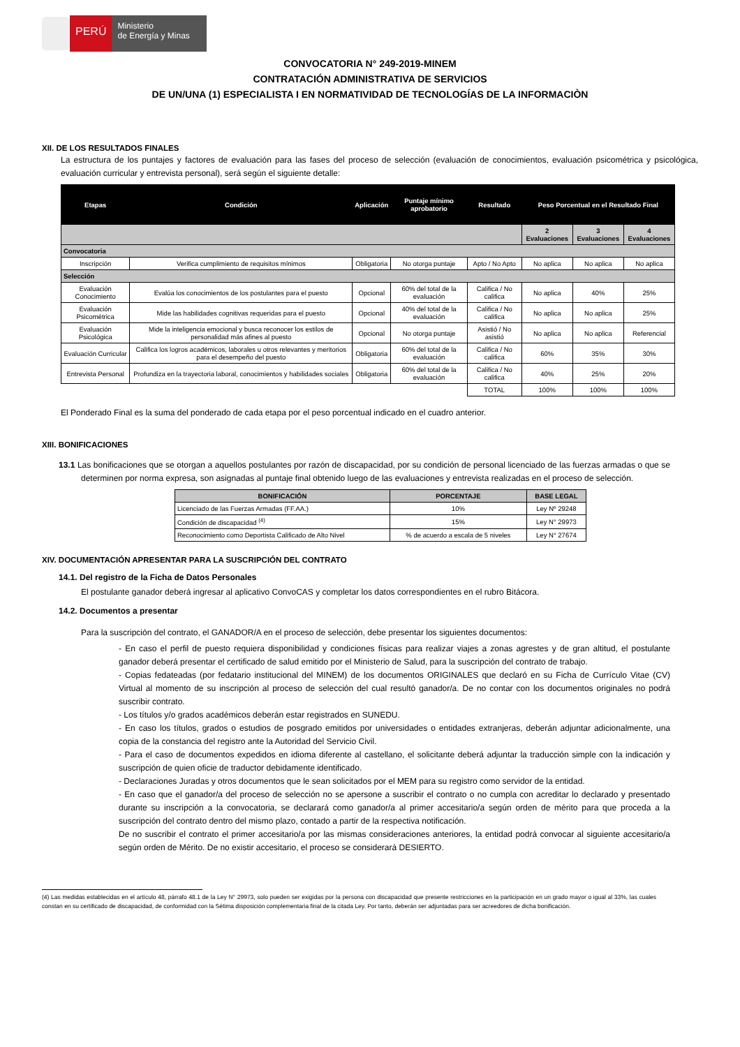PERÚ
Ministerio
de Energía y Minas
CONVOCATORIA N° 249-2019-MINEM
CONTRATACIÓN ADMINISTRATIVA DE SERVICIOS
DE UN/UNA (1) ESPECIALISTA I EN NORMATIVIDAD DE TECNOLOGÍAS DE LA INFORMACIÒN
XII. DE LOS RESULTADOS FINALES
La estructura de los puntajes y factores de evaluación para las fases del proceso de selección (evaluación de conocimientos, evaluación psicométrica y psicológica, evaluación curricular y entrevista personal), será según el siguiente detalle:
| Etapas | Condición | Aplicación | Puntaje mínimo aprobatorio | Resultado | Peso Porcentual en el Resultado Final | | |
| --- | --- | --- | --- | --- | --- | --- | --- |
| | | | | | 2 Evaluaciones | 3 Evaluaciones | 4 Evaluaciones |
| Convocatoria | | | | | | | |
| Inscripción | Verifica cumplimiento de requisitos mínimos | Obligatoria | No otorga puntaje | Apto / No Apto | No aplica | No aplica | No aplica |
| Selección | | | | | | | |
| Evaluación Conocimiento | Evalúa los conocimientos de los postulantes para el puesto | Opcional | 60% del total de la evaluación | Califica / No califica | No aplica | 40% | 25% |
| Evaluación Psicométrica | Mide las habilidades cognitivas requeridas para el puesto | Opcional | 40% del total de la evaluación | Califica / No califica | No aplica | No aplica | 25% |
| Evaluación Psicológica | Mide la inteligencia emocional y busca reconocer los estilos de personalidad más afines al puesto | Opcional | No otorga puntaje | Asistió / No asistió | No aplica | No aplica | Referencial |
| Evaluación Curricular | Califica los logros académicos, laborales u otros relevantes y meritorios para el desempeño del puesto | Obligatoria | 60% del total de la evaluación | Califica / No califica | 60% | 35% | 30% |
| Entrevista Personal | Profundiza en la trayectoria laboral, conocimientos y habilidades sociales | Obligatoria | 60% del total de la evaluación | Califica / No califica | 40% | 25% | 20% |
| | | | | TOTAL | 100% | 100% | 100% |
El Ponderado Final es la suma del ponderado de cada etapa por el peso porcentual indicado en el cuadro anterior.
XIII. BONIFICACIONES
13.1 Las bonificaciones que se otorgan a aquellos postulantes por razón de discapacidad, por su condición de personal licenciado de las fuerzas armadas o que se determinen por norma expresa, son asignadas al puntaje final obtenido luego de las evaluaciones y entrevista realizadas en el proceso de selección.
| BONIFICACIÓN | PORCENTAJE | BASE LEGAL |
| --- | --- | --- |
| Licenciado de las Fuerzas Armadas (FF.AA.) | 10% | Ley Nº 29248 |
| Condición de discapacidad <sup>(4)</sup> | 15% | Ley N° 29973 |
| Reconocimiento como Deportista Calificado de Alto Nivel | % de acuerdo a escala de 5 niveles | Ley N° 27674 |
XIV. DOCUMENTACIÓN APRESENTAR PARA LA SUSCRIPCIÓN DEL CONTRATO
14.1. Del registro de la Ficha de Datos Personales
El postulante ganador deberá ingresar al aplicativo ConvoCAS y completar los datos correspondientes en el rubro Bitácora.
14.2. Documentos a presentar
Para la suscripción del contrato, el GANADOR/A en el proceso de selección, debe presentar los siguientes documentos:
- En caso el perfil de puesto requiera disponibilidad y condiciones físicas para realizar viajes a zonas agrestes y de gran altitud, el postulante ganador deberá presentar el certificado de salud emitido por el Ministerio de Salud, para la suscripción del contrato de trabajo.
- Copias fedateadas (por fedatario institucional del MINEM) de los documentos ORIGINALES que declaró en su Ficha de Currículo Vitae (CV) Virtual al momento de su inscripción al proceso de selección del cual resultó ganador/a. De no contar con los documentos originales no podrá suscribir contrato.
- Los títulos y/o grados académicos deberán estar registrados en SUNEDU.
- En caso los títulos, grados o estudios de posgrado emitidos por universidades o entidades extranjeras, deberán adjuntar adicionalmente, una copia de la constancia del registro ante la Autoridad del Servicio Civil.
- Para el caso de documentos expedidos en idioma diferente al castellano, el solicitante deberá adjuntar la traducción simple con la indicación y suscripción de quien oficie de traductor debidamente identificado.
- Declaraciones Juradas y otros documentos que le sean solicitados por el MEM para su registro como servidor de la entidad.
- En caso que el ganador/a del proceso de selección no se apersone a suscribir el contrato o no cumpla con acreditar lo declarado y presentado durante su inscripción a la convocatoria, se declarará como ganador/a al primer accesitario/a según orden de mérito para que proceda a la suscripción del contrato dentro del mismo plazo, contado a partir de la respectiva notificación.
De no suscribir el contrato el primer accesitario/a por las mismas consideraciones anteriores, la entidad podrá convocar al siguiente accesitario/a según orden de Mérito. De no existir accesitario, el proceso se considerará DESIERTO.
(4) Las medidas establecidas en el artículo 48, párrafo 48.1 de la Ley N° 29973, solo pueden ser exigidas por la persona con discapacidad que presente restricciones en la participación en un grado mayor o igual al 33%, las cuales constan en su certificado de discapacidad, de conformidad con la Sétima disposición complementaria final de la citada Ley. Por tanto, deberán ser adjuntadas para ser acreedores de dicha bonificación.